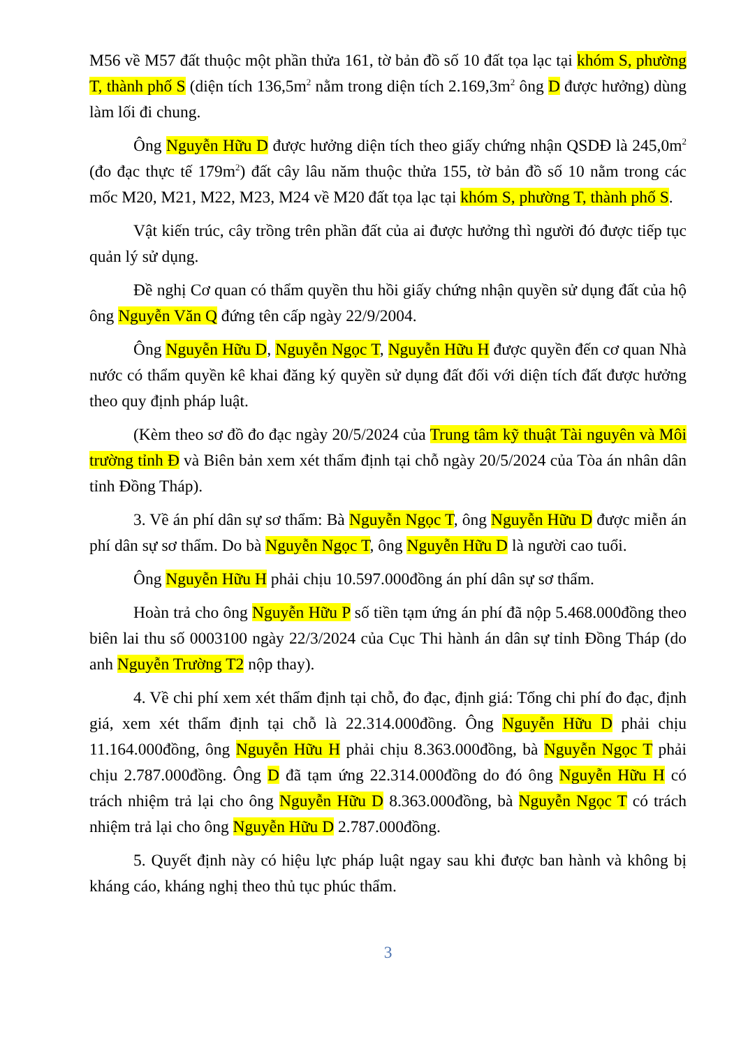M56 về M57 đất thuộc một phần thửa 161, tờ bản đồ số 10 đất tọa lạc tại khóm S, phường T, thành phố S (diện tích 136,5m<sup>2</sup> nằm trong diện tích 2.169,3m<sup>2</sup> ông D được hưởng) dùng làm lối đi chung.
Ông Nguyễn Hữu D được hưởng diện tích theo giấy chứng nhận QSDĐ là 245,0m<sup>2</sup> (đo đạc thực tế 179m<sup>2</sup>) đất cây lâu năm thuộc thửa 155, tờ bản đồ số 10 nằm trong các mốc M20, M21, M22, M23, M24 về M20 đất tọa lạc tại khóm S, phường T, thành phố S.
Vật kiến trúc, cây trồng trên phần đất của ai được hưởng thì người đó được tiếp tục quản lý sử dụng.
Đề nghị Cơ quan có thẩm quyền thu hồi giấy chứng nhận quyền sử dụng đất của hộ ông Nguyễn Văn Q đứng tên cấp ngày 22/9/2004.
Ông Nguyễn Hữu D, Nguyễn Ngọc T, Nguyễn Hữu H được quyền đến cơ quan Nhà nước có thẩm quyền kê khai đăng ký quyền sử dụng đất đối với diện tích đất được hưởng theo quy định pháp luật.
(Kèm theo sơ đồ đo đạc ngày 20/5/2024 của Trung tâm kỹ thuật Tài nguyên và Môi trường tỉnh Đ và Biên bản xem xét thẩm định tại chỗ ngày 20/5/2024 của Tòa án nhân dân tỉnh Đồng Tháp).
3. Về án phí dân sự sơ thẩm: Bà Nguyễn Ngọc T, ông Nguyễn Hữu D được miễn án phí dân sự sơ thẩm. Do bà Nguyễn Ngọc T, ông Nguyễn Hữu D là người cao tuổi.
Ông Nguyễn Hữu H phải chịu 10.597.000đồng án phí dân sự sơ thẩm.
Hoàn trả cho ông Nguyễn Hữu P số tiền tạm ứng án phí đã nộp 5.468.000đồng theo biên lai thu số 0003100 ngày 22/3/2024 của Cục Thi hành án dân sự tỉnh Đồng Tháp (do anh Nguyễn Trường T2 nộp thay).
4. Về chi phí xem xét thẩm định tại chỗ, đo đạc, định giá: Tổng chi phí đo đạc, định giá, xem xét thẩm định tại chỗ là 22.314.000đồng. Ông Nguyễn Hữu D phải chịu 11.164.000đồng, ông Nguyễn Hữu H phải chịu 8.363.000đồng, bà Nguyễn Ngọc T phải chịu 2.787.000đồng. Ông D đã tạm ứng 22.314.000đồng do đó ông Nguyễn Hữu H có trách nhiệm trả lại cho ông Nguyễn Hữu D 8.363.000đồng, bà Nguyễn Ngọc T có trách nhiệm trả lại cho ông Nguyễn Hữu D 2.787.000đồng.
5. Quyết định này có hiệu lực pháp luật ngay sau khi được ban hành và không bị kháng cáo, kháng nghị theo thủ tục phúc thẩm.
3